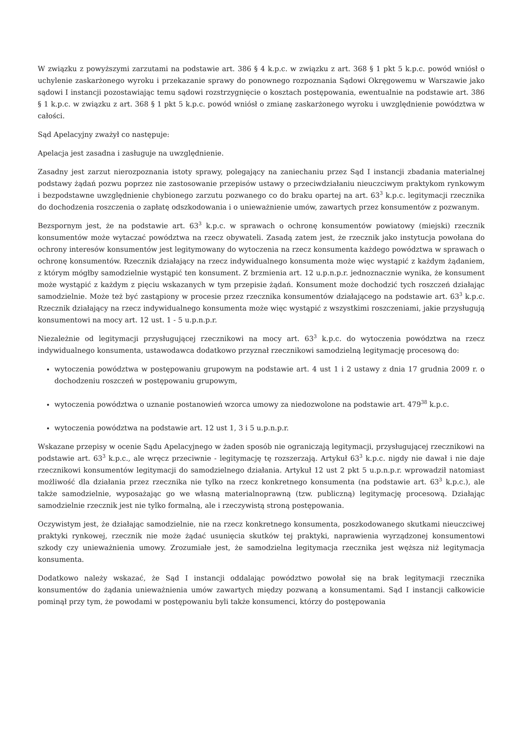W związku z powyższymi zarzutami na podstawie art. 386 § 4 k.p.c. w związku z art. 368 § 1 pkt 5 k.p.c. powód wniósł o uchylenie zaskarżonego wyroku i przekazanie sprawy do ponownego rozpoznania Sądowi Okręgowemu w Warszawie jako sądowi I instancji pozostawiając temu sądowi rozstrzygnięcie o kosztach postępowania, ewentualnie na podstawie art. 386 § 1 k.p.c. w związku z art. 368 § 1 pkt 5 k.p.c. powód wniósł o zmianę zaskarżonego wyroku i uwzględnienie powództwa w całości.
Sąd Apelacyjny zważył co następuje:
Apelacja jest zasadna i zasługuje na uwzględnienie.
Zasadny jest zarzut nierozpoznania istoty sprawy, polegający na zaniechaniu przez Sąd I instancji zbadania materialnej podstawy żądań pozwu poprzez nie zastosowanie przepisów ustawy o przeciwdziałaniu nieuczciwym praktykom rynkowym i bezpodstawne uwzględnienie chybionego zarzutu pozwanego co do braku opartej na art. 63<sup>3</sup> k.p.c. legitymacji rzecznika do dochodzenia roszczenia o zapłatę odszkodowania i o unieważnienie umów, zawartych przez konsumentów z pozwanym.
Bezspornym jest, że na podstawie art. 63<sup>3</sup> k.p.c. w sprawach o ochronę konsumentów powiatowy (miejski) rzecznik konsumentów może wytaczać powództwa na rzecz obywateli. Zasadą zatem jest, że rzecznik jako instytucja powołana do ochrony interesów konsumentów jest legitymowany do wytoczenia na rzecz konsumenta każdego powództwa w sprawach o ochronę konsumentów. Rzecznik działający na rzecz indywidualnego konsumenta może więc wystąpić z każdym żądaniem, z którym mógłby samodzielnie wystąpić ten konsument. Z brzmienia art. 12 u.p.n.p.r. jednoznacznie wynika, że konsument może wystąpić z każdym z pięciu wskazanych w tym przepisie żądań. Konsument może dochodzić tych roszczeń działając samodzielnie. Może też być zastąpiony w procesie przez rzecznika konsumentów działającego na podstawie art. 63<sup>3</sup> k.p.c. Rzecznik działający na rzecz indywidualnego konsumenta może więc wystąpić z wszystkimi roszczeniami, jakie przysługują konsumentowi na mocy art. 12 ust. 1 - 5 u.p.n.p.r.
Niezależnie od legitymacji przysługującej rzecznikowi na mocy art. 63<sup>3</sup> k.p.c. do wytoczenia powództwa na rzecz indywidualnego konsumenta, ustawodawca dodatkowo przyznał rzecznikowi samodzielną legitymację procesową do:
wytoczenia powództwa w postępowaniu grupowym na podstawie art. 4 ust 1 i 2 ustawy z dnia 17 grudnia 2009 r. o dochodzeniu roszczeń w postępowaniu grupowym,
wytoczenia powództwa o uznanie postanowień wzorca umowy za niedozwolone na podstawie art. 479<sup>38</sup> k.p.c.
wytoczenia powództwa na podstawie art. 12 ust 1, 3 i 5 u.p.n.p.r.
Wskazane przepisy w ocenie Sądu Apelacyjnego w żaden sposób nie ograniczają legitymacji, przysługującej rzecznikowi na podstawie art. 63<sup>3</sup> k.p.c., ale wręcz przeciwnie - legitymację tę rozszerzają. Artykuł 63<sup>3</sup> k.p.c. nigdy nie dawał i nie daje rzecznikowi konsumentów legitymacji do samodzielnego działania. Artykuł 12 ust 2 pkt 5 u.p.n.p.r. wprowadził natomiast możliwość dla działania przez rzecznika nie tylko na rzecz konkretnego konsumenta (na podstawie art. 63<sup>3</sup> k.p.c.), ale także samodzielnie, wyposażając go we własną materialnoprawną (tzw. publiczną) legitymację procesową. Działając samodzielnie rzecznik jest nie tylko formalną, ale i rzeczywistą stroną postępowania.
Oczywistym jest, że działając samodzielnie, nie na rzecz konkretnego konsumenta, poszkodowanego skutkami nieuczciwej praktyki rynkowej, rzecznik nie może żądać usunięcia skutków tej praktyki, naprawienia wyrządzonej konsumentowi szkody czy unieważnienia umowy. Zrozumiałe jest, że samodzielna legitymacja rzecznika jest węższa niż legitymacja konsumenta.
Dodatkowo należy wskazać, że Sąd I instancji oddalając powództwo powołał się na brak legitymacji rzecznika konsumentów do żądania unieważnienia umów zawartych między pozwaną a konsumentami. Sąd I instancji całkowicie pominął przy tym, że powodami w postępowaniu byli także konsumenci, którzy do postępowania